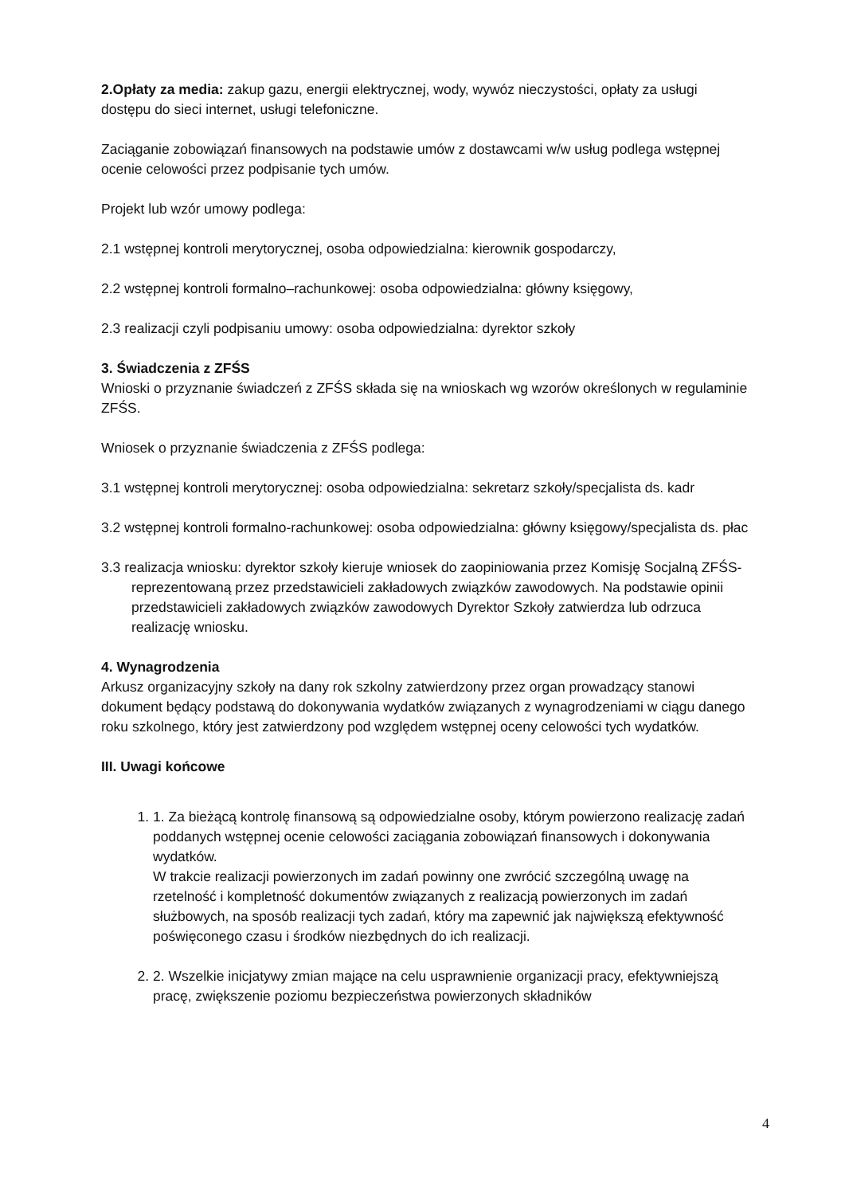2.Opłaty za media: zakup gazu, energii elektrycznej, wody, wywóz nieczystości, opłaty za usługi dostępu do sieci internet, usługi telefoniczne.
Zaciąganie zobowiązań finansowych na podstawie umów z dostawcami w/w usług podlega wstępnej ocenie celowości przez podpisanie tych umów.
Projekt lub wzór umowy podlega:
2.1 wstępnej kontroli merytorycznej, osoba odpowiedzialna: kierownik gospodarczy,
2.2 wstępnej kontroli formalno–rachunkowej: osoba odpowiedzialna: główny księgowy,
2.3 realizacji czyli podpisaniu umowy: osoba odpowiedzialna: dyrektor szkoły
3. Świadczenia z ZFŚS
Wnioski o przyznanie świadczeń z ZFŚS składa się na wnioskach wg wzorów określonych w regulaminie ZFŚS.
Wniosek o przyznanie świadczenia z ZFŚS podlega:
3.1 wstępnej kontroli merytorycznej: osoba odpowiedzialna: sekretarz szkoły/specjalista ds. kadr
3.2 wstępnej kontroli formalno-rachunkowej: osoba odpowiedzialna: główny księgowy/specjalista ds. płac
3.3 realizacja wniosku: dyrektor szkoły kieruje wniosek do zaopiniowania przez Komisję Socjalną ZFŚS- reprezentowaną przez przedstawicieli zakładowych związków zawodowych. Na podstawie opinii przedstawicieli zakładowych związków zawodowych Dyrektor Szkoły zatwierdza lub odrzuca realizację wniosku.
4. Wynagrodzenia
Arkusz organizacyjny szkoły na dany rok szkolny zatwierdzony przez organ prowadzący stanowi dokument będący podstawą do dokonywania wydatków związanych z wynagrodzeniami w ciągu danego roku szkolnego, który jest zatwierdzony pod względem wstępnej oceny celowości tych wydatków.
III. Uwagi końcowe
1. 1. Za bieżącą kontrolę finansową są odpowiedzialne osoby, którym powierzono realizację zadań poddanych wstępnej ocenie celowości zaciągania zobowiązań finansowych i dokonywania wydatków.
W trakcie realizacji powierzonych im zadań powinny one zwrócić szczególną uwagę na rzetelność i kompletność dokumentów związanych z realizacją powierzonych im zadań służbowych, na sposób realizacji tych zadań, który ma zapewnić jak największą efektywność poświęconego czasu i środków niezbędnych do ich realizacji.
2. 2. Wszelkie inicjatywy zmian mające na celu usprawnienie organizacji pracy, efektywniejszą pracę, zwiększenie poziomu bezpieczeństwa powierzonych składników
4